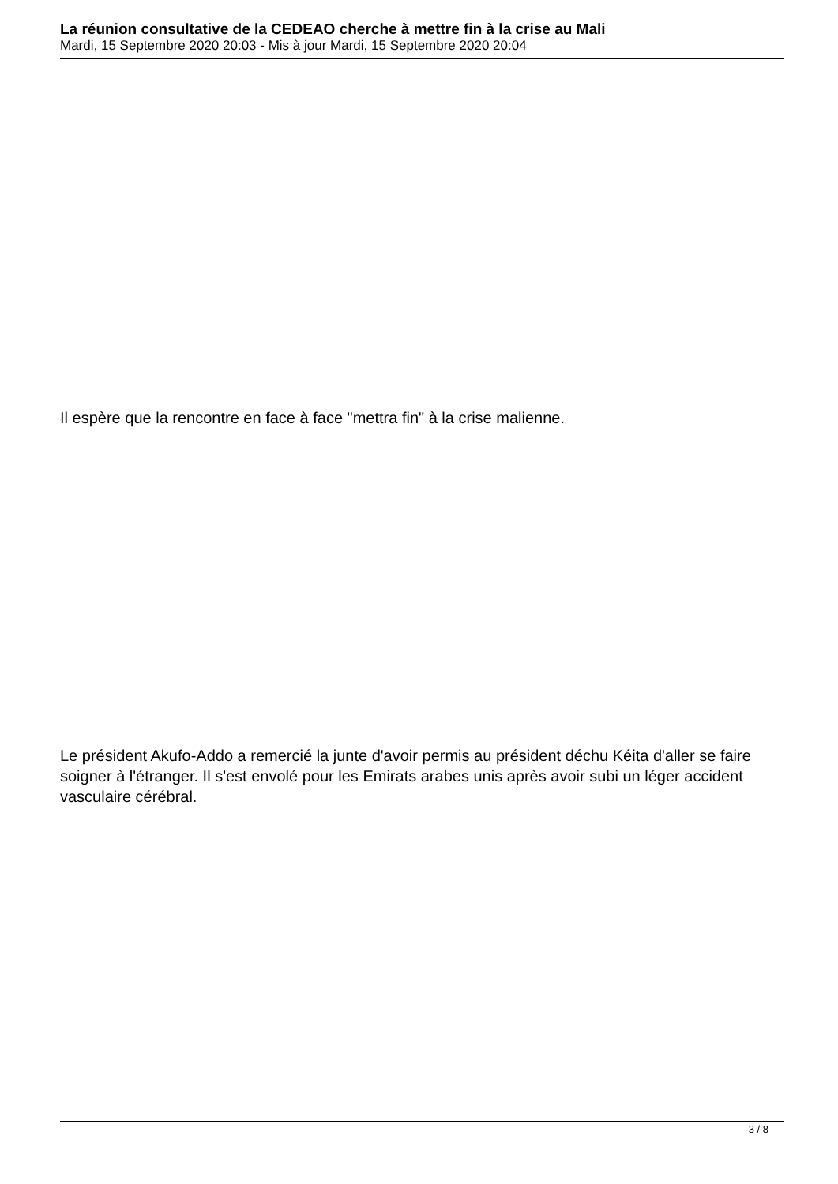La réunion consultative de la CEDEAO cherche à mettre fin à la crise au Mali
Mardi, 15 Septembre 2020 20:03 - Mis à jour Mardi, 15 Septembre 2020 20:04
Il espère que la rencontre en face à face "mettra fin" à la crise malienne.
Le président Akufo-Addo a remercié la junte d'avoir permis au président déchu Kéita d'aller se faire soigner à l'étranger. Il s'est envolé pour les Emirats arabes unis après avoir subi un léger accident vasculaire cérébral.
3 / 8